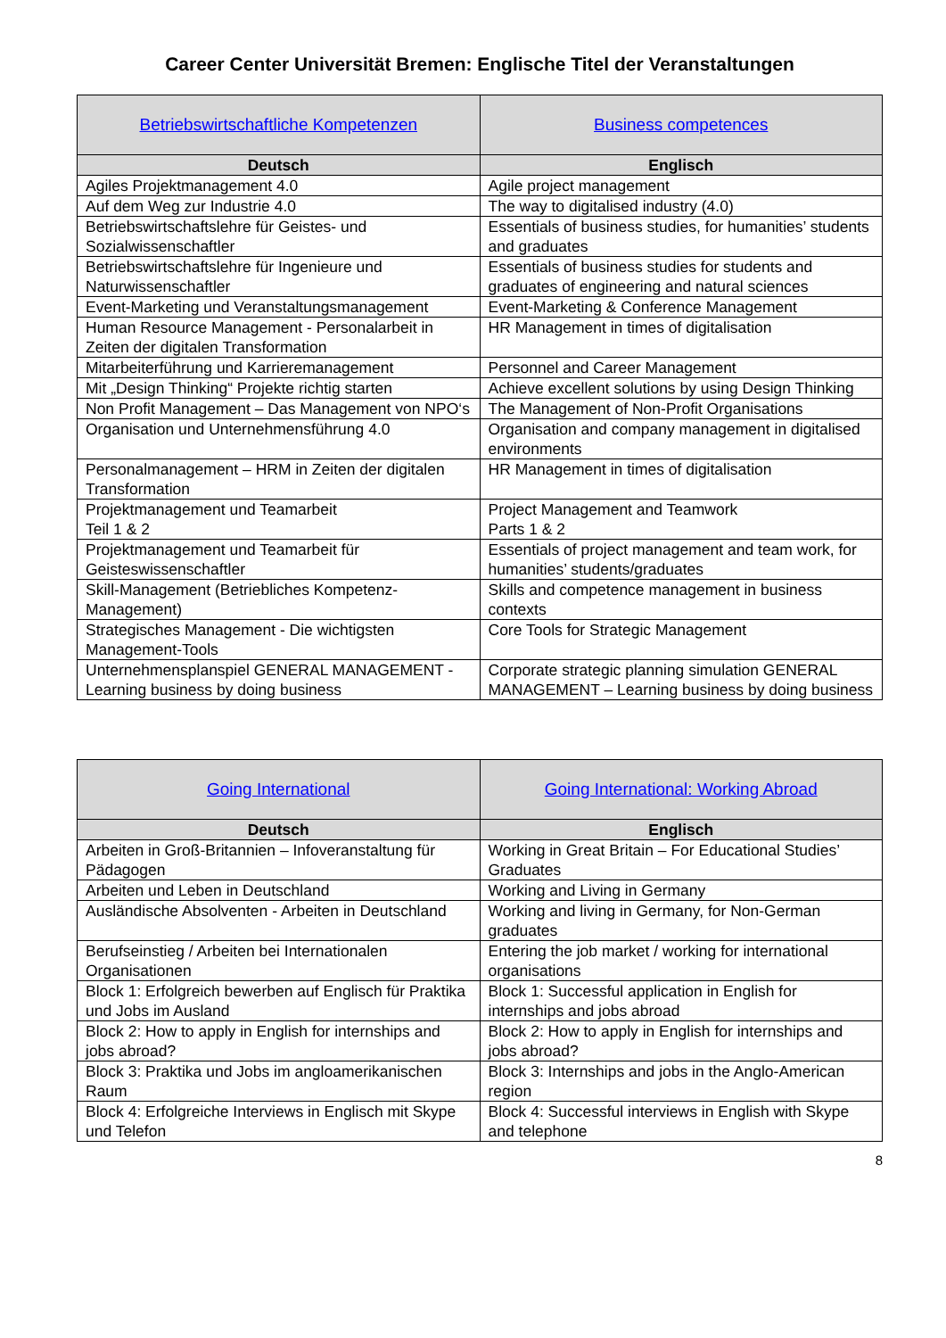Career Center Universität Bremen: Englische Titel der Veranstaltungen
| Betriebswirtschaftliche Kompetenzen | Business competences |
| Deutsch | Englisch |
| Agiles Projektmanagement 4.0 | Agile project management |
| Auf dem Weg zur Industrie 4.0 | The way to digitalised industry (4.0) |
| Betriebswirtschaftslehre für Geistes- und Sozialwissenschaftler | Essentials of business studies, for humanities’ students and graduates |
| Betriebswirtschaftslehre für Ingenieure und Naturwissenschaftler | Essentials of business studies for students and graduates of engineering and natural sciences |
| Event-Marketing und Veranstaltungsmanagement | Event-Marketing & Conference Management |
| Human Resource Management - Personalarbeit in Zeiten der digitalen Transformation | HR Management in times of digitalisation |
| Mitarbeiterführung und Karrieremanagement | Personnel and Career Management |
| Mit „Design Thinking“ Projekte richtig starten | Achieve excellent solutions by using Design Thinking |
| Non Profit Management – Das Management von NPO‘s | The Management of Non-Profit Organisations |
| Organisation und Unternehmensführung 4.0 | Organisation and company management in digitalised environments |
| Personalmanagement – HRM in Zeiten der digitalen Transformation | HR Management in times of digitalisation |
| Projektmanagement und Teamarbeit Teil 1 & 2 | Project Management and Teamwork Parts 1 & 2 |
| Projektmanagement und Teamarbeit für Geisteswissenschaftler | Essentials of project management and team work, for humanities’ students/graduates |
| Skill-Management (Betriebliches Kompetenz-Management) | Skills and competence management in business contexts |
| Strategisches Management - Die wichtigsten Management-Tools | Core Tools for Strategic Management |
| Unternehmensplanspiel GENERAL MANAGEMENT - Learning business by doing business | Corporate strategic planning simulation GENERAL MANAGEMENT – Learning business by doing business |
| Going International | Going International: Working Abroad |
| Deutsch | Englisch |
| Arbeiten in Groß-Britannien – Infoveranstaltung für Pädagogen | Working in Great Britain – For Educational Studies’ Graduates |
| Arbeiten und Leben in Deutschland | Working and Living in Germany |
| Ausländische Absolventen - Arbeiten in Deutschland | Working and living in Germany, for Non-German graduates |
| Berufseinstieg / Arbeiten bei Internationalen Organisationen | Entering the job market / working for international organisations |
| Block 1: Erfolgreich bewerben auf Englisch für Praktika und Jobs im Ausland | Block 1: Successful application in English for internships and jobs abroad |
| Block 2: How to apply in English for internships and jobs abroad? | Block 2: How to apply in English for internships and jobs abroad? |
| Block 3: Praktika und Jobs im angloamerikanischen Raum | Block 3: Internships and jobs in the Anglo-American region |
| Block 4: Erfolgreiche Interviews in Englisch mit Skype und Telefon | Block 4: Successful interviews in English with Skype and telephone |
8